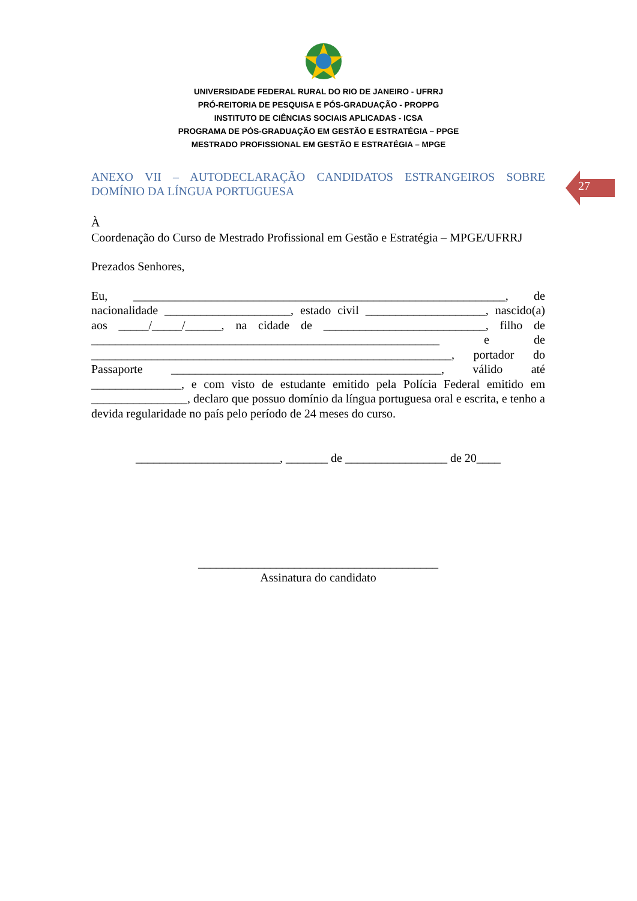UNIVERSIDADE FEDERAL RURAL DO RIO DE JANEIRO - UFRRJ
PRÓ-REITORIA DE PESQUISA E PÓS-GRADUAÇÃO - PROPPG
INSTITUTO DE CIÊNCIAS SOCIAIS APLICADAS - ICSA
PROGRAMA DE PÓS-GRADUAÇÃO EM GESTÃO E ESTRATÉGIA – PPGE
MESTRADO PROFISSIONAL EM GESTÃO E ESTRATÉGIA – MPGE
27
ANEXO VII – AUTODECLARAÇÃO CANDIDATOS ESTRANGEIROS SOBRE DOMÍNIO DA LÍNGUA PORTUGUESA
À
Coordenação do Curso de Mestrado Profissional em Gestão e Estratégia – MPGE/UFRRJ
Prezados Senhores,
Eu, ______________________________________________________________, de nacionalidade _____________________, estado civil ____________________, nascido(a) aos _____/_____/______, na cidade de ___________________________, filho de __________________________________________________________ e de ____________________________________________________________, portador do Passaporte _____________________________________________, válido até _______________, e com visto de estudante emitido pela Polícia Federal emitido em ________________, declaro que possuo domínio da língua portuguesa oral e escrita, e tenho a devida regularidade no país pelo período de 24 meses do curso.
________________________, _______ de _________________ de 20____
________________________________________
Assinatura do candidato